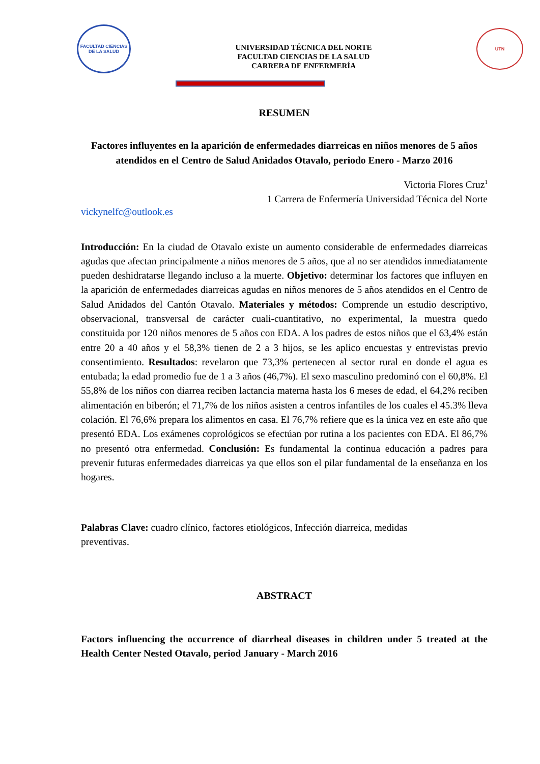FACULTAD CIENCIAS DE LA SALUD
UNIVERSIDAD TÉCNICA DEL NORTE
FACULTAD CIENCIAS DE LA SALUD
CARRERA DE ENFERMERÍA
UTN
RESUMEN
Factores influyentes en la aparición de enfermedades diarreicas en niños menores de 5 años atendidos en el Centro de Salud Anidados Otavalo, periodo Enero - Marzo 2016
Victoria Flores Cruz<sup>1</sup>
1 Carrera de Enfermería Universidad Técnica del Norte
vickynelfc@outlook.es
Introducción: En la ciudad de Otavalo existe un aumento considerable de enfermedades diarreicas agudas que afectan principalmente a niños menores de 5 años, que al no ser atendidos inmediatamente pueden deshidratarse llegando incluso a la muerte. Objetivo: determinar los factores que influyen en la aparición de enfermedades diarreicas agudas en niños menores de 5 años atendidos en el Centro de Salud Anidados del Cantón Otavalo. Materiales y métodos: Comprende un estudio descriptivo, observacional, transversal de carácter cuali-cuantitativo, no experimental, la muestra quedo constituida por 120 niños menores de 5 años con EDA. A los padres de estos niños que el 63,4% están entre 20 a 40 años y el 58,3% tienen de 2 a 3 hijos, se les aplico encuestas y entrevistas previo consentimiento. Resultados: revelaron que 73,3% pertenecen al sector rural en donde el agua es entubada; la edad promedio fue de 1 a 3 años (46,7%). El sexo masculino predominó con el 60,8%. El 55,8% de los niños con diarrea reciben lactancia materna hasta los 6 meses de edad, el 64,2% reciben alimentación en biberón; el 71,7% de los niños asisten a centros infantiles de los cuales el 45.3% lleva colación. El 76,6% prepara los alimentos en casa. El 76,7% refiere que es la única vez en este año que presentó EDA. Los exámenes coprológicos se efectúan por rutina a los pacientes con EDA. El 86,7% no presentó otra enfermedad. Conclusión: Es fundamental la continua educación a padres para prevenir futuras enfermedades diarreicas ya que ellos son el pilar fundamental de la enseñanza en los hogares.
Palabras Clave: cuadro clínico, factores etiológicos, Infección diarreica, medidas
preventivas.
ABSTRACT
Factors influencing the occurrence of diarrheal diseases in children under 5 treated at the Health Center Nested Otavalo, period January - March 2016